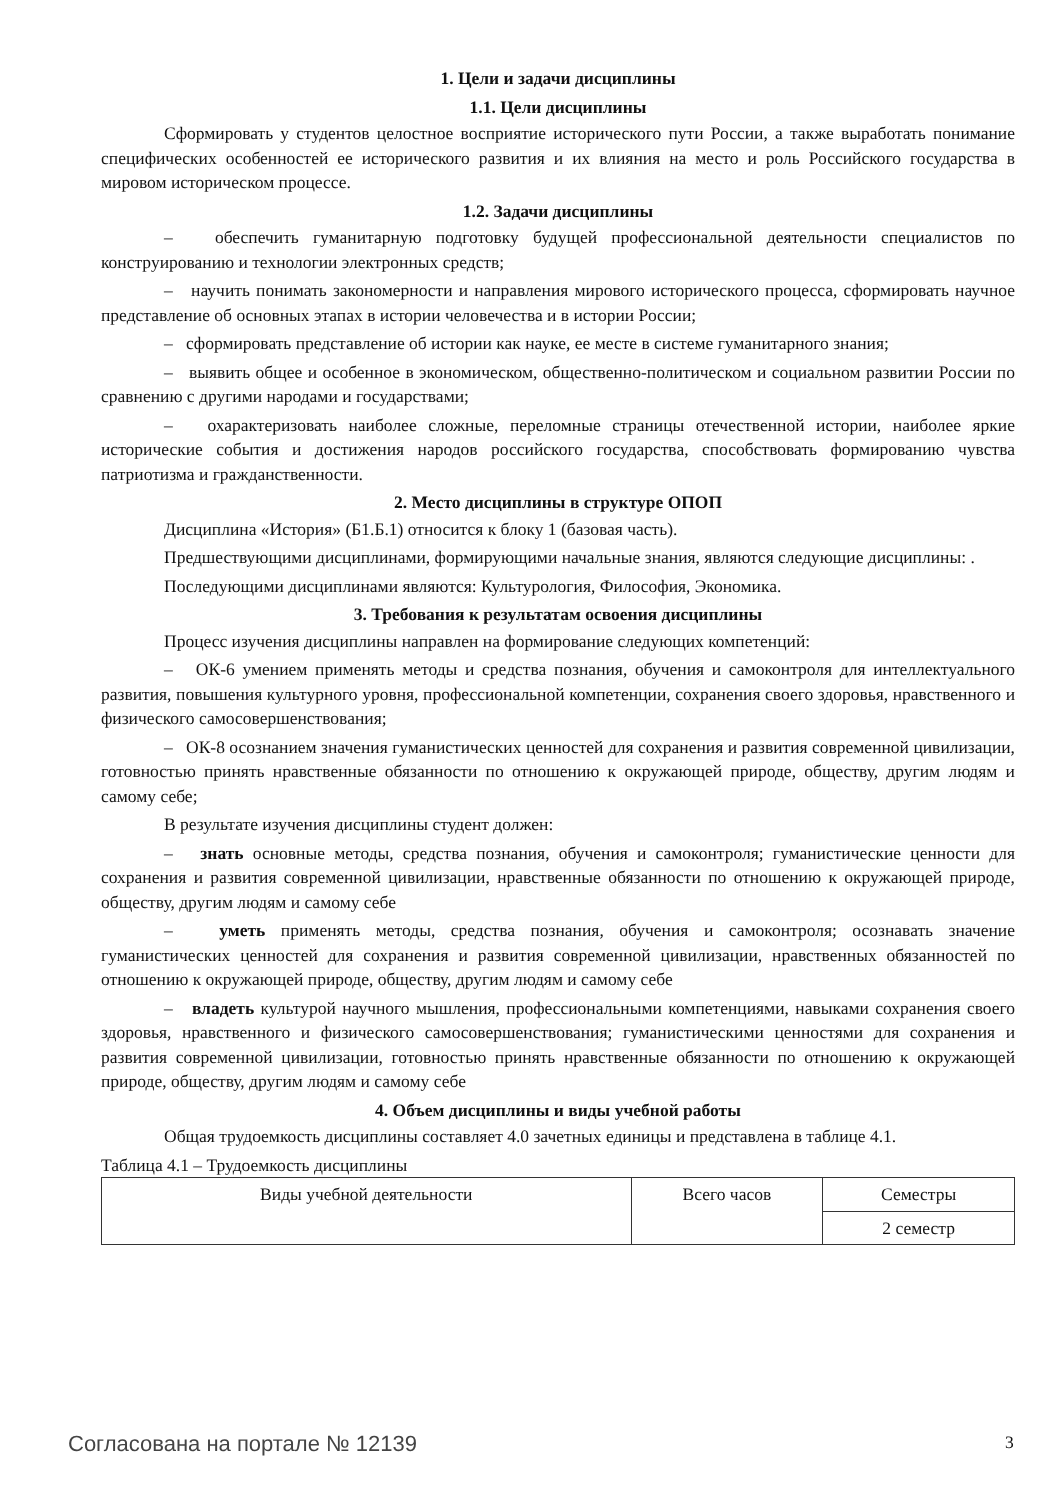1. Цели и задачи дисциплины
1.1. Цели дисциплины
Сформировать у студентов целостное восприятие исторического пути России, а также выработать понимание специфических особенностей ее исторического развития и их влияния на место и роль Российского государства в мировом историческом процессе.
1.2. Задачи дисциплины
– обеспечить гуманитарную подготовку будущей профессиональной деятельности специалистов по конструированию и технологии электронных средств;
– научить понимать закономерности и направления мирового исторического процесса, сформировать научное представление об основных этапах в истории человечества и в истории России;
– сформировать представление об истории как науке, ее месте в системе гуманитарного знания;
– выявить общее и особенное в экономическом, общественно-политическом и социальном развитии России по сравнению с другими народами и государствами;
– охарактеризовать наиболее сложные, переломные страницы отечественной истории, наиболее яркие исторические события и достижения народов российского государства, способствовать формированию чувства патриотизма и гражданственности.
2. Место дисциплины в структуре ОПОП
Дисциплина «История» (Б1.Б.1) относится к блоку 1 (базовая часть).
Предшествующими дисциплинами, формирующими начальные знания, являются следующие дисциплины: .
Последующими дисциплинами являются: Культурология, Философия, Экономика.
3. Требования к результатам освоения дисциплины
Процесс изучения дисциплины направлен на формирование следующих компетенций:
– ОК-6 умением применять методы и средства познания, обучения и самоконтроля для интеллектуального развития, повышения культурного уровня, профессиональной компетенции, сохранения своего здоровья, нравственного и физического самосовершенствования;
– ОК-8 осознанием значения гуманистических ценностей для сохранения и развития современной цивилизации, готовностью принять нравственные обязанности по отношению к окружающей природе, обществу, другим людям и самому себе;
В результате изучения дисциплины студент должен:
– знать основные методы, средства познания, обучения и самоконтроля; гуманистические ценности для сохранения и развития современной цивилизации, нравственные обязанности по отношению к окружающей природе, обществу, другим людям и самому себе
– уметь применять методы, средства познания, обучения и самоконтроля; осознавать значение гуманистических ценностей для сохранения и развития современной цивилизации, нравственных обязанностей по отношению к окружающей природе, обществу, другим людям и самому себе
– владеть культурой научного мышления, профессиональными компетенциями, навыками сохранения своего здоровья, нравственного и физического самосовершенствования; гуманистическими ценностями для сохранения и развития современной цивилизации, готовностью принять нравственные обязанности по отношению к окружающей природе, обществу, другим людям и самому себе
4. Объем дисциплины и виды учебной работы
Общая трудоемкость дисциплины составляет 4.0 зачетных единицы и представлена в таблице 4.1.
Таблица 4.1 – Трудоемкость дисциплины
| Виды учебной деятельности | Всего часов | Семестры |
| --- | --- | --- |
| | | 2 семестр |
Согласована на портале № 12139 3